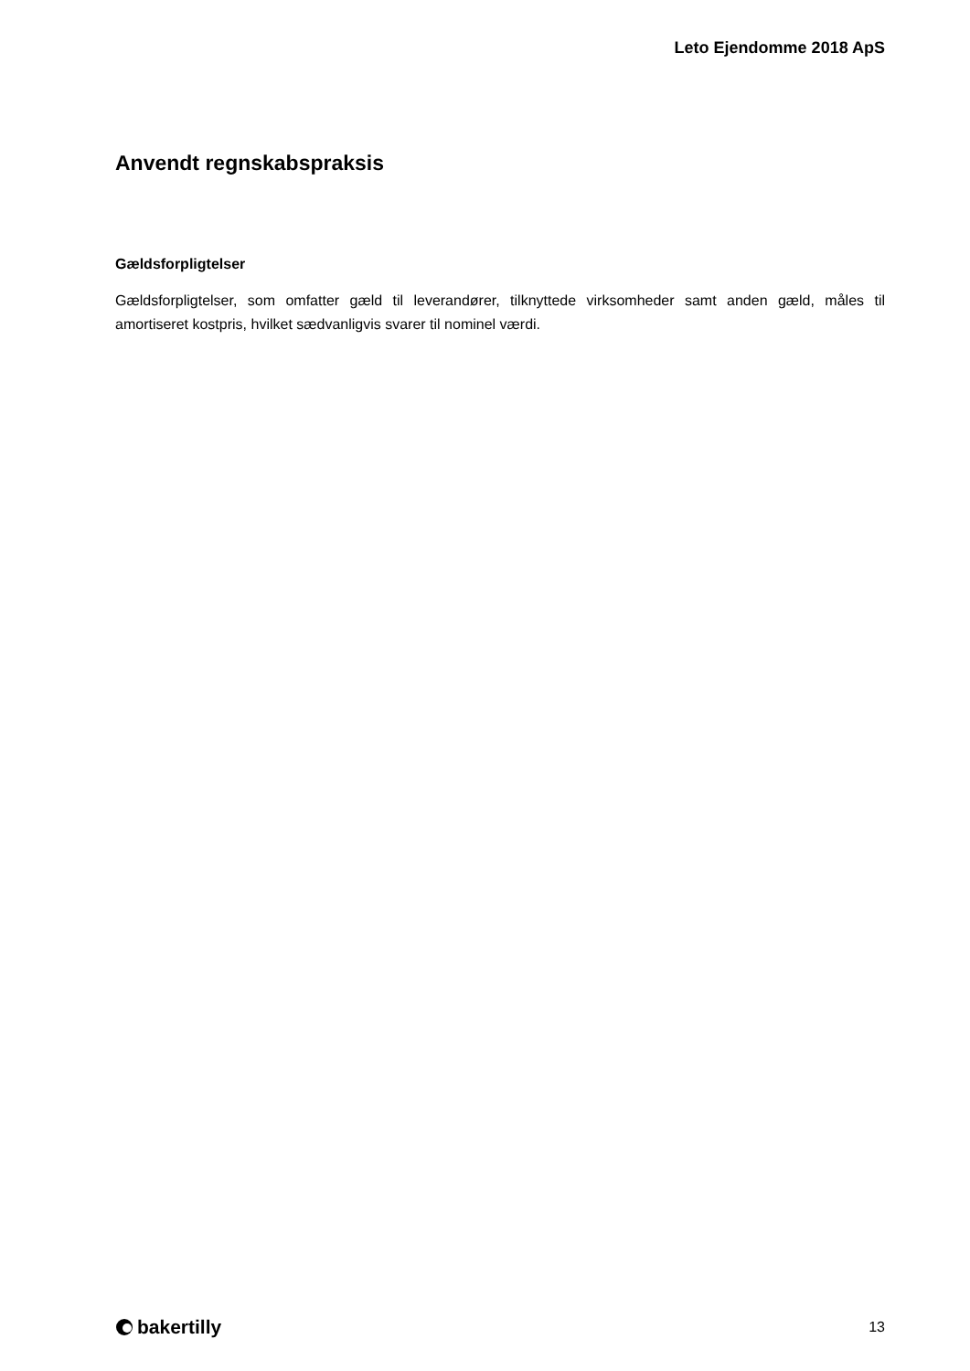Leto Ejendomme 2018 ApS
Anvendt regnskabspraksis
Gældsforpligtelser
Gældsforpligtelser, som omfatter gæld til leverandører, tilknyttede virksomheder samt anden gæld, måles til amortiseret kostpris, hvilket sædvanligvis svarer til nominel værdi.
bakertilly
13